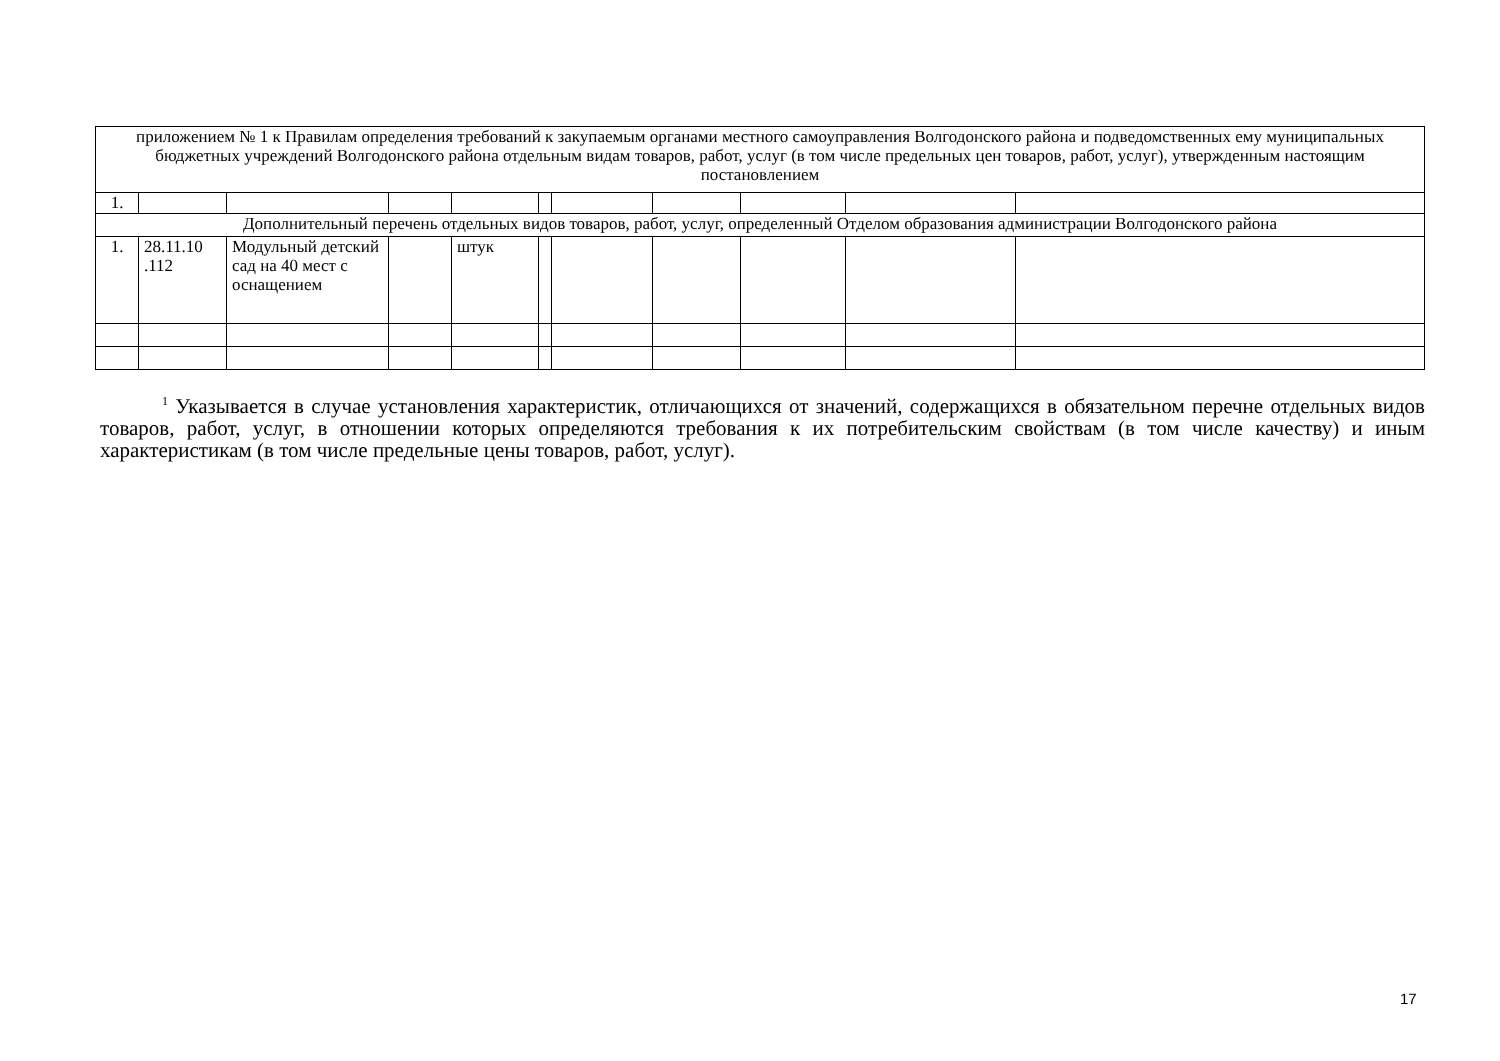| приложением № 1 к Правилам определения требований к закупаемым органами местного самоуправления Волгодонского района и подведомственных ему муниципальных бюджетных учреждений Волгодонского района отдельным видам товаров, работ, услуг (в том числе предельных цен товаров, работ, услуг), утвержденным настоящим постановлением | | | | | | | | | | |
| 1. | | | | | | | | | | |
| Дополнительный перечень отдельных видов товаров, работ, услуг, определенный Отделом образования администрации Волгодонского района | | | | | | | | | | |
| 1. | 28.11.10 .112 | Модульный детский сад на 40 мест с оснащением | | штук | | | | | | |
<sup>1</sup> Указывается в случае установления характеристик, отличающихся от значений, содержащихся в обязательном перечне отдельных видов товаров, работ, услуг, в отношении которых определяются требования к их потребительским свойствам (в том числе качеству) и иным характеристикам (в том числе предельные цены товаров, работ, услуг).
17